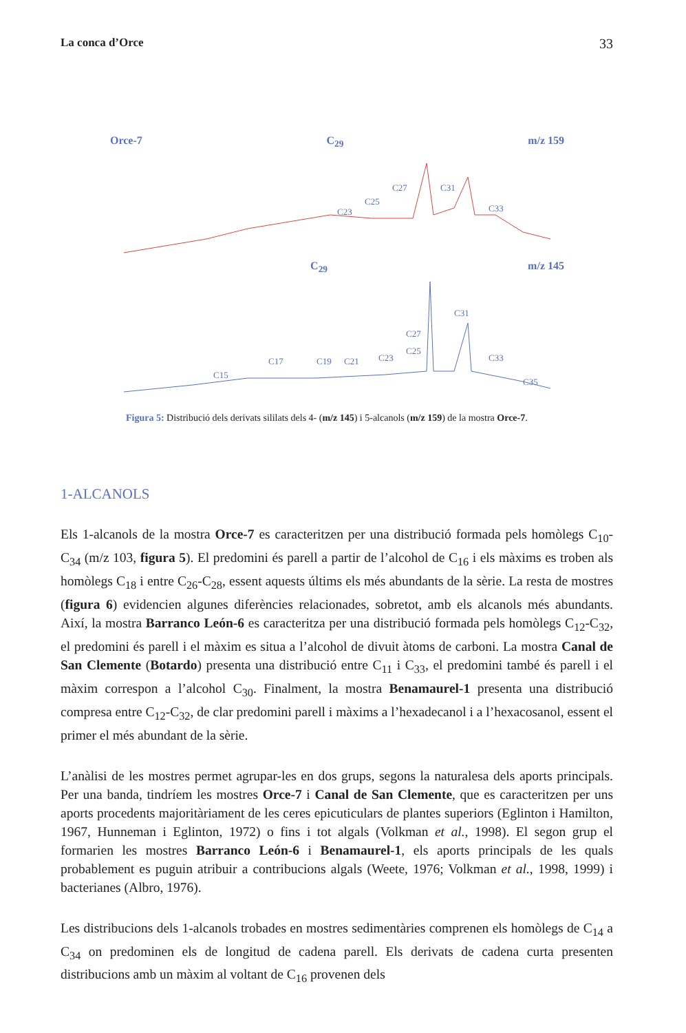La conca d’Orce 33
Orce-7 C<sub>29</sub> m/z 159
C31
C27
C25
C23
C33
C<sub>29</sub> m/z 145
C15
C17
C19
C21
C23
C25
C27
C31
C33
C35
Figura 5: Distribució dels derivats sililats dels 4- (m/z 145) i 5-alcanols (m/z 159) de la mostra Orce-7.
1-ALCANOLS
Els 1-alcanols de la mostra Orce-7 es caracteritzen per una distribució formada pels homòlegs C<sub>10</sub>-C<sub>34</sub> (m/z 103, figura 5). El predomini és parell a partir de l’alcohol de C<sub>16</sub> i els màxims es troben als homòlegs C<sub>18</sub> i entre C<sub>26</sub>-C<sub>28</sub>, essent aquests últims els més abundants de la sèrie. La resta de mostres (figura 6) evidencien algunes diferències relacionades, sobretot, amb els alcanols més abundants. Així, la mostra Barranco León-6 es caracteritza per una distribució formada pels homòlegs C<sub>12</sub>-C<sub>32</sub>, el predomini és parell i el màxim es situa a l’alcohol de divuit àtoms de carboni. La mostra Canal de San Clemente (Botardo) presenta una distribució entre C<sub>11</sub> i C<sub>33</sub>, el predomini també és parell i el màxim correspon a l’alcohol C<sub>30</sub>. Finalment, la mostra Benamaurel-1 presenta una distribució compresa entre C<sub>12</sub>-C<sub>32</sub>, de clar predomini parell i màxims a l’hexadecanol i a l’hexacosanol, essent el primer el més abundant de la sèrie.
L’anàlisi de les mostres permet agrupar-les en dos grups, segons la naturalesa dels aports principals. Per una banda, tindríem les mostres Orce-7 i Canal de San Clemente, que es caracteritzen per uns aports procedents majoritàriament de les ceres epicuticulars de plantes superiors (Eglinton i Hamilton, 1967, Hunneman i Eglinton, 1972) o fins i tot algals (Volkman et al., 1998). El segon grup el formarien les mostres Barranco León-6 i Benamaurel-1, els aports principals de les quals probablement es puguin atribuir a contribucions algals (Weete, 1976; Volkman et al., 1998, 1999) i bacterianes (Albro, 1976).
Les distribucions dels 1-alcanols trobades en mostres sedimentàries comprenen els homòlegs de C<sub>14</sub> a C<sub>34</sub> on predominen els de longitud de cadena parell. Els derivats de cadena curta presenten distribucions amb un màxim al voltant de C<sub>16</sub> provenen dels